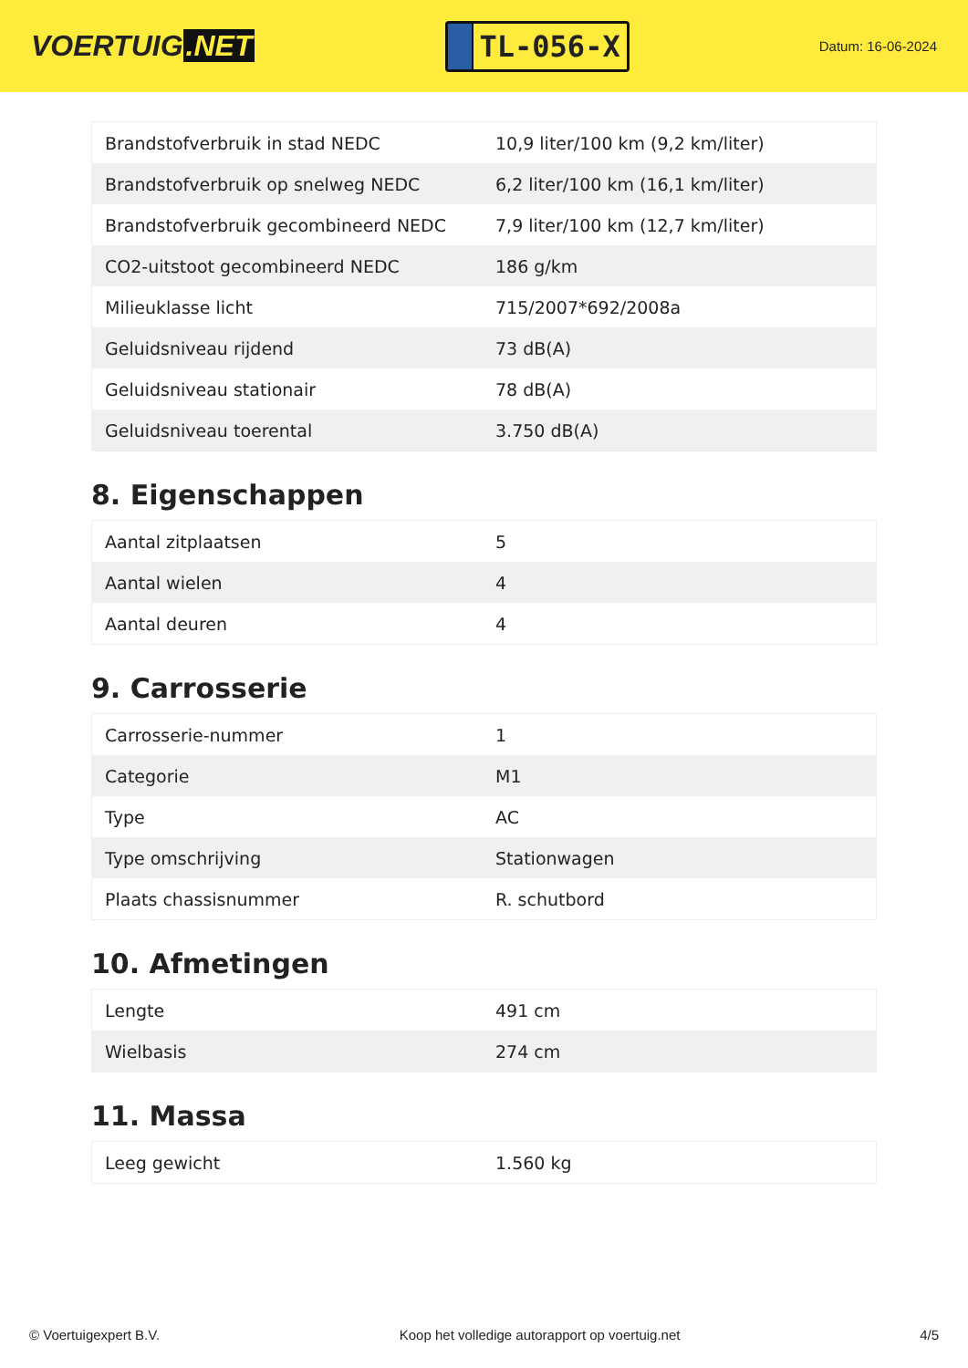VOERTUIG.NET
TL-056-X
Datum: 16-06-2024
| Brandstofverbruik in stad NEDC | 10,9 liter/100 km (9,2 km/liter) |
| Brandstofverbruik op snelweg NEDC | 6,2 liter/100 km (16,1 km/liter) |
| Brandstofverbruik gecombineerd NEDC | 7,9 liter/100 km (12,7 km/liter) |
| CO2-uitstoot gecombineerd NEDC | 186 g/km |
| Milieuklasse licht | 715/2007*692/2008a |
| Geluidsniveau rijdend | 73 dB(A) |
| Geluidsniveau stationair | 78 dB(A) |
| Geluidsniveau toerental | 3.750 dB(A) |
8. Eigenschappen
| Aantal zitplaatsen | 5 |
| Aantal wielen | 4 |
| Aantal deuren | 4 |
9. Carrosserie
| Carrosserie-nummer | 1 |
| Categorie | M1 |
| Type | AC |
| Type omschrijving | Stationwagen |
| Plaats chassisnummer | R. schutbord |
10. Afmetingen
| Lengte | 491 cm |
| Wielbasis | 274 cm |
11. Massa
| Leeg gewicht | 1.560 kg |
© Voertuigexpert B.V. Koop het volledige autorapport op voertuig.net 4/5